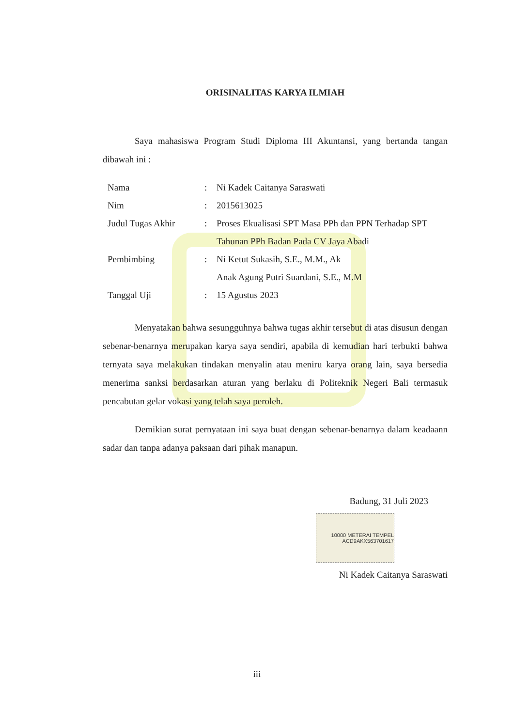ORISINALITAS KARYA ILMIAH
Saya mahasiswa Program Studi Diploma III Akuntansi, yang bertanda tangan dibawah ini :
Nama : Ni Kadek Caitanya Saraswati
Nim : 2015613025
Judul Tugas Akhir : Proses Ekualisasi SPT Masa PPh dan PPN Terhadap SPT Tahunan PPh Badan Pada CV Jaya Abadi
Pembimbing : Ni Ketut Sukasih, S.E., M.M., Ak
Anak Agung Putri Suardani, S.E., M.M
Tanggal Uji : 15 Agustus 2023
Menyatakan bahwa sesungguhnya bahwa tugas akhir tersebut di atas disusun dengan sebenar-benarnya merupakan karya saya sendiri, apabila di kemudian hari terbukti bahwa ternyata saya melakukan tindakan menyalin atau meniru karya orang lain, saya bersedia menerima sanksi berdasarkan aturan yang berlaku di Politeknik Negeri Bali termasuk pencabutan gelar vokasi yang telah saya peroleh.
Demikian surat pernyataan ini saya buat dengan sebenar-benarnya dalam keadaann sadar dan tanpa adanya paksaan dari pihak manapun.
Badung, 31 Juli 2023
10000 METERAI TEMPEL ACD9AKX563701617
Ni Kadek Caitanya Saraswati
iii